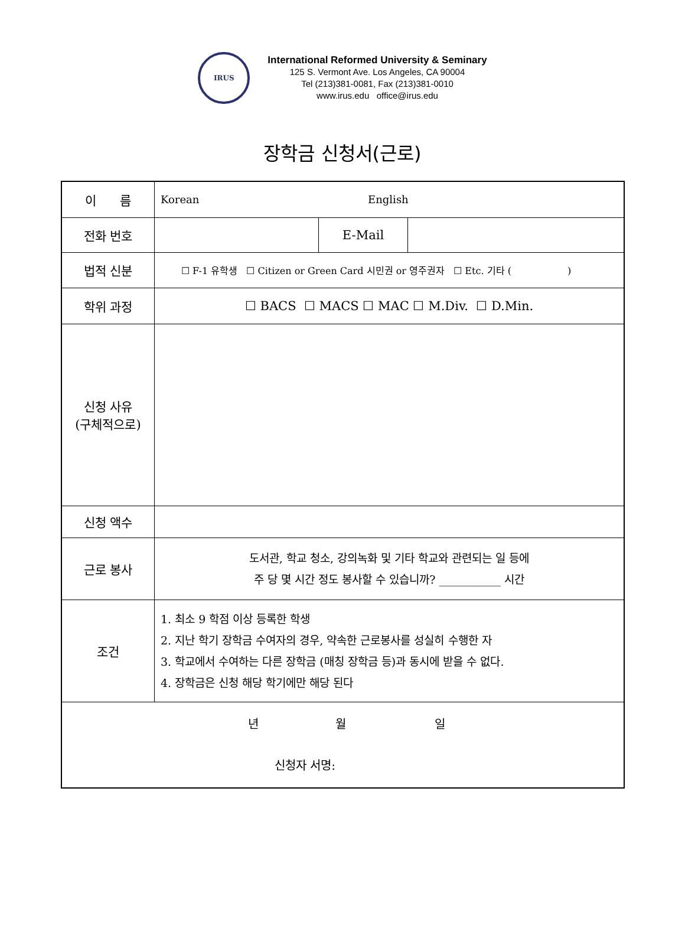IRUS
International Reformed University & Seminary
125 S. Vermont Ave. Los Angeles, CA 90004
Tel (213)381-0081, Fax (213)381-0010
www.irus.edu office@irus.edu
장학금 신청서(근로)
| 이 름 | Korean English | | |
| 전화 번호 | | E-Mail | |
| 법적 신분 | ☐ F-1 유학생 ☐ Citizen or Green Card 시민권 or 영주권자 ☐ Etc. 기타 ( ) | | |
| 학위 과정 | ☐ BACS ☐ MACS ☐ MAC ☐ M.Div. ☐ D.Min. | | |
| 신청 사유 (구체적으로) | | | |
| 신청 액수 | | | |
| 근로 봉사 | 도서관, 학교 청소, 강의녹화 및 기타 학교와 관련되는 일 등에 주 당 몇 시간 정도 봉사할 수 있습니까? ___________ 시간 | | |
| 조건 | 1. 최소 9 학점 이상 등록한 학생 2. 지난 학기 장학금 수여자의 경우, 약속한 근로봉사를 성실히 수행한 자 3. 학교에서 수여하는 다른 장학금 (매칭 장학금 등)과 동시에 받을 수 없다. 4. 장학금은 신청 해당 학기에만 해당 된다 | | |
| 년 월 일 신청자 서명: | | | |